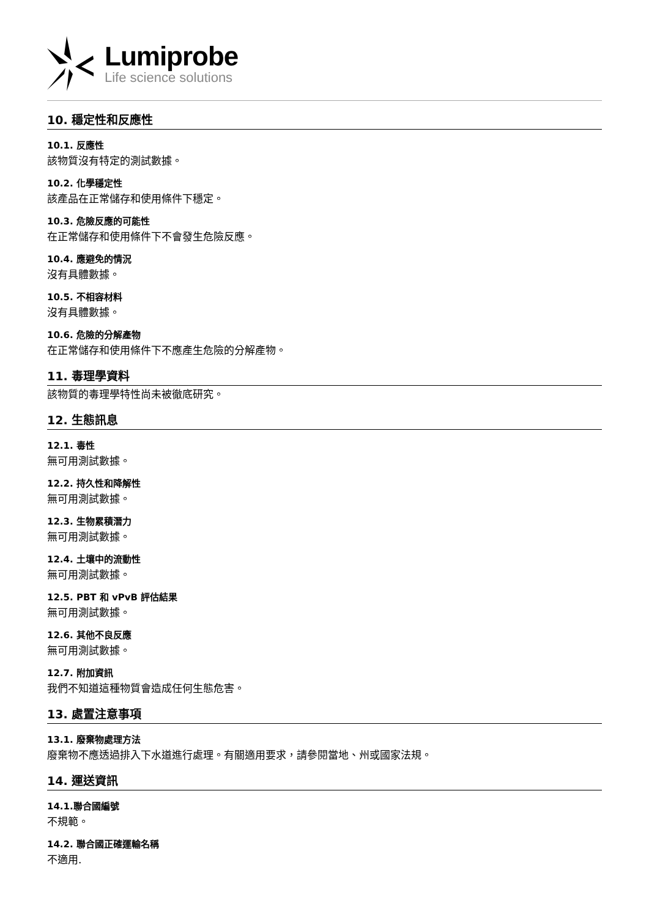Lumiprobe
Life science solutions
10. 穩定性和反應性
10.1. 反應性
該物質沒有特定的測試數據。
10.2. 化學穩定性
該產品在正常儲存和使用條件下穩定。
10.3. 危險反應的可能性
在正常儲存和使用條件下不會發生危險反應。
10.4. 應避免的情況
沒有具體數據。
10.5. 不相容材料
沒有具體數據。
10.6. 危險的分解產物
在正常儲存和使用條件下不應產生危險的分解產物。
11. 毒理學資料
該物質的毒理學特性尚未被徹底研究。
12. 生態訊息
12.1. 毒性
無可用測試數據。
12.2. 持久性和降解性
無可用測試數據。
12.3. 生物累積潛力
無可用測試數據。
12.4. 土壤中的流動性
無可用測試數據。
12.5. PBT 和 vPvB 評估結果
無可用測試數據。
12.6. 其他不良反應
無可用測試數據。
12.7. 附加資訊
我們不知道這種物質會造成任何生態危害。
13. 處置注意事項
13.1. 廢棄物處理方法
廢棄物不應透過排入下水道進行處理。有關適用要求，請參閱當地、州或國家法規。
14. 運送資訊
14.1.聯合國編號
不規範。
14.2. 聯合國正確運輸名稱
不適用.